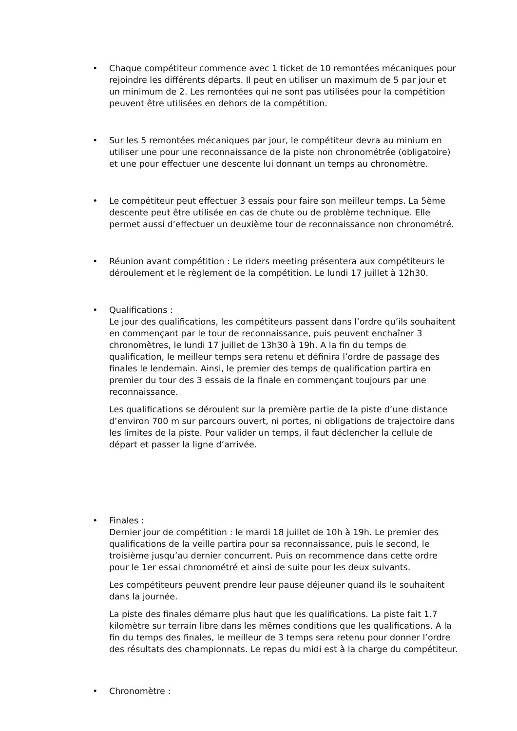• Chaque compétiteur commence avec 1 ticket de 10 remontées mécaniques pour rejoindre les différents départs. Il peut en utiliser un maximum de 5 par jour et un minimum de 2. Les remontées qui ne sont pas utilisées pour la compétition peuvent être utilisées en dehors de la compétition.
• Sur les 5 remontées mécaniques par jour, le compétiteur devra au minium en utiliser une pour une reconnaissance de la piste non chronométrée (obligatoire) et une pour effectuer une descente lui donnant un temps au chronomètre.
• Le compétiteur peut effectuer 3 essais pour faire son meilleur temps. La 5ème descente peut être utilisée en cas de chute ou de problème technique. Elle permet aussi d’effectuer un deuxième tour de reconnaissance non chronométré.
• Réunion avant compétition : Le riders meeting présentera aux compétiteurs le déroulement et le règlement de la compétition. Le lundi 17 juillet à 12h30.
• Qualifications :
Le jour des qualifications, les compétiteurs passent dans l’ordre qu’ils souhaitent en commençant par le tour de reconnaissance, puis peuvent enchaîner 3 chronomètres, le lundi 17 juillet de 13h30 à 19h. A la fin du temps de qualification, le meilleur temps sera retenu et définira l’ordre de passage des finales le lendemain. Ainsi, le premier des temps de qualification partira en premier du tour des 3 essais de la finale en commençant toujours par une reconnaissance.
Les qualifications se déroulent sur la première partie de la piste d’une distance d’environ 700 m sur parcours ouvert, ni portes, ni obligations de trajectoire dans les limites de la piste. Pour valider un temps, il faut déclencher la cellule de départ et passer la ligne d’arrivée.
• Finales :
Dernier jour de compétition : le mardi 18 juillet de 10h à 19h. Le premier des qualifications de la veille partira pour sa reconnaissance, puis le second, le troisième jusqu’au dernier concurrent. Puis on recommence dans cette ordre pour le 1er essai chronométré et ainsi de suite pour les deux suivants.
Les compétiteurs peuvent prendre leur pause déjeuner quand ils le souhaitent dans la journée.
La piste des finales démarre plus haut que les qualifications. La piste fait 1.7 kilomètre sur terrain libre dans les mêmes conditions que les qualifications. A la fin du temps des finales, le meilleur de 3 temps sera retenu pour donner l’ordre des résultats des championnats. Le repas du midi est à la charge du compétiteur.
• Chronomètre :